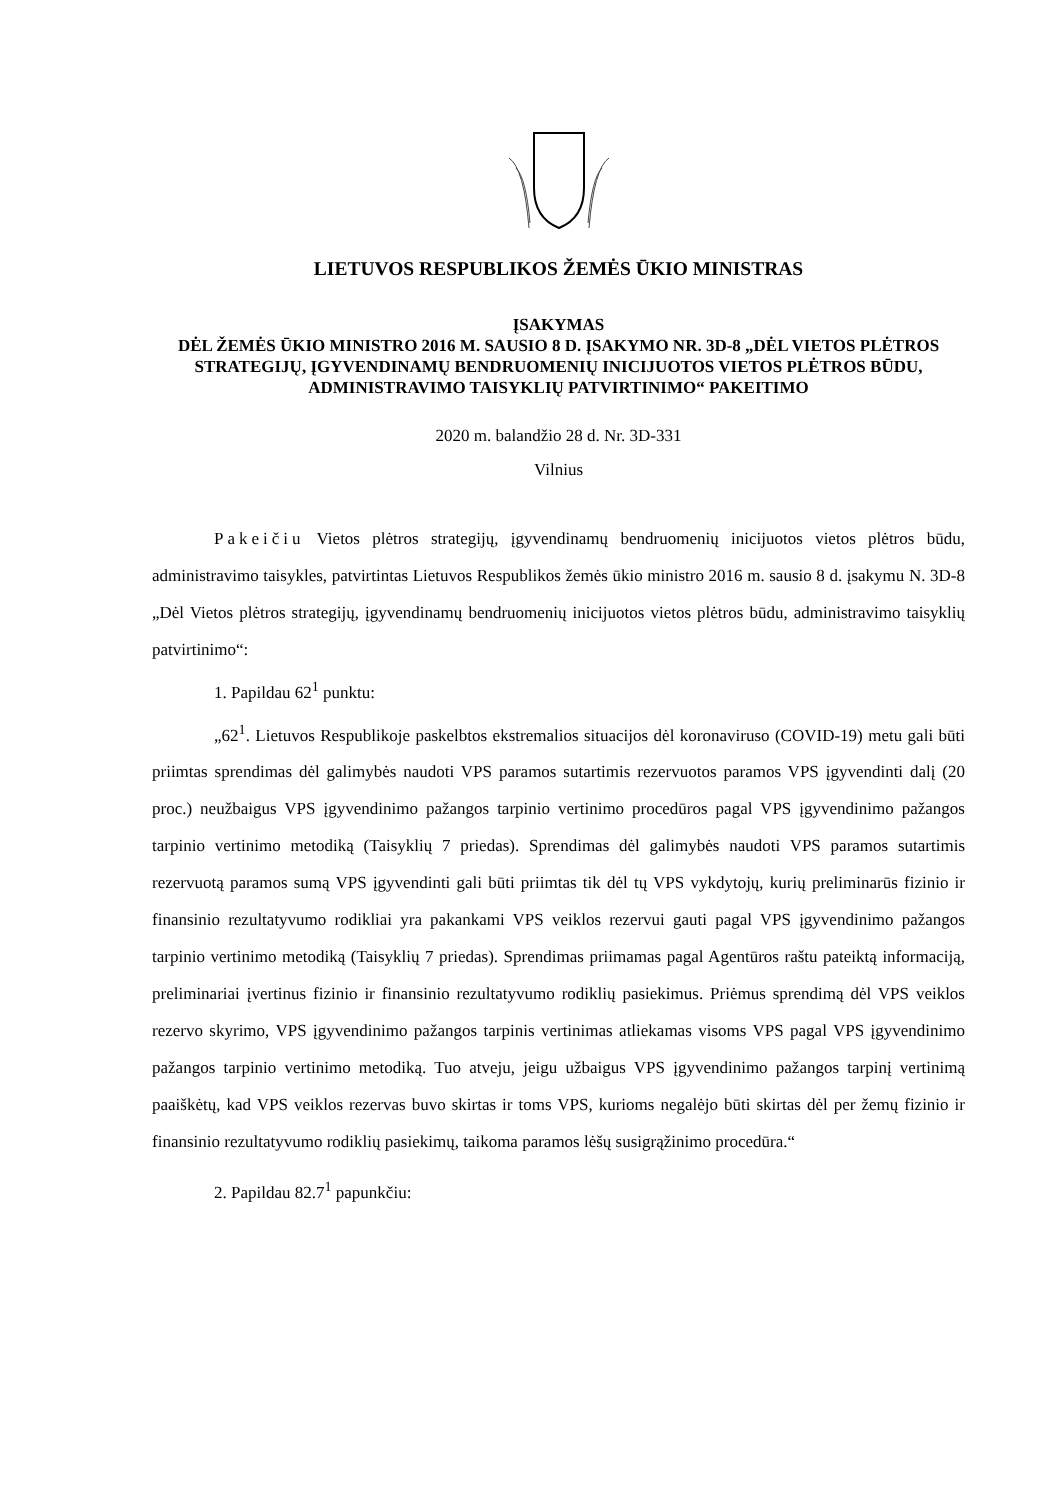LIETUVOS RESPUBLIKOS ŽEMĖS ŪKIO MINISTRAS
ĮSAKYMAS
DĖL ŽEMĖS ŪKIO MINISTRO 2016 M. SAUSIO 8 D. ĮSAKYMO NR. 3D-8 „DĖL VIETOS PLĖTROS STRATEGIJŲ, ĮGYVENDINAMŲ BENDRUOMENIŲ INICIJUOTOS VIETOS PLĖTROS BŪDU, ADMINISTRAVIMO TAISYKLIŲ PATVIRTINIMO“ PAKEITIMO
2020 m. balandžio 28 d. Nr. 3D-331
Vilnius
Pakeičiu Vietos plėtros strategijų, įgyvendinamų bendruomenių inicijuotos vietos plėtros būdu, administravimo taisykles, patvirtintas Lietuvos Respublikos žemės ūkio ministro 2016 m. sausio 8 d. įsakymu N. 3D-8 „Dėl Vietos plėtros strategijų, įgyvendinamų bendruomenių inicijuotos vietos plėtros būdu, administravimo taisyklių patvirtinimo“:
1. Papildau 62<sup>1</sup> punktu:
„62<sup>1</sup>. Lietuvos Respublikoje paskelbtos ekstremalios situacijos dėl koronaviruso (COVID-19) metu gali būti priimtas sprendimas dėl galimybės naudoti VPS paramos sutartimis rezervuotos paramos VPS įgyvendinti dalį (20 proc.) neužbaigus VPS įgyvendinimo pažangos tarpinio vertinimo procedūros pagal VPS įgyvendinimo pažangos tarpinio vertinimo metodiką (Taisyklių 7 priedas). Sprendimas dėl galimybės naudoti VPS paramos sutartimis rezervuotą paramos sumą VPS įgyvendinti gali būti priimtas tik dėl tų VPS vykdytojų, kurių preliminarūs fizinio ir finansinio rezultatyvumo rodikliai yra pakankami VPS veiklos rezervui gauti pagal VPS įgyvendinimo pažangos tarpinio vertinimo metodiką (Taisyklių 7 priedas). Sprendimas priimamas pagal Agentūros raštu pateiktą informaciją, preliminariai įvertinus fizinio ir finansinio rezultatyvumo rodiklių pasiekimus. Priėmus sprendimą dėl VPS veiklos rezervo skyrimo, VPS įgyvendinimo pažangos tarpinis vertinimas atliekamas visoms VPS pagal VPS įgyvendinimo pažangos tarpinio vertinimo metodiką. Tuo atveju, jeigu užbaigus VPS įgyvendinimo pažangos tarpinį vertinimą paaiškėtų, kad VPS veiklos rezervas buvo skirtas ir toms VPS, kurioms negalėjo būti skirtas dėl per žemų fizinio ir finansinio rezultatyvumo rodiklių pasiekimų, taikoma paramos lėšų susigrąžinimo procedūra.“
2. Papildau 82.7<sup>1</sup> papunkčiu: